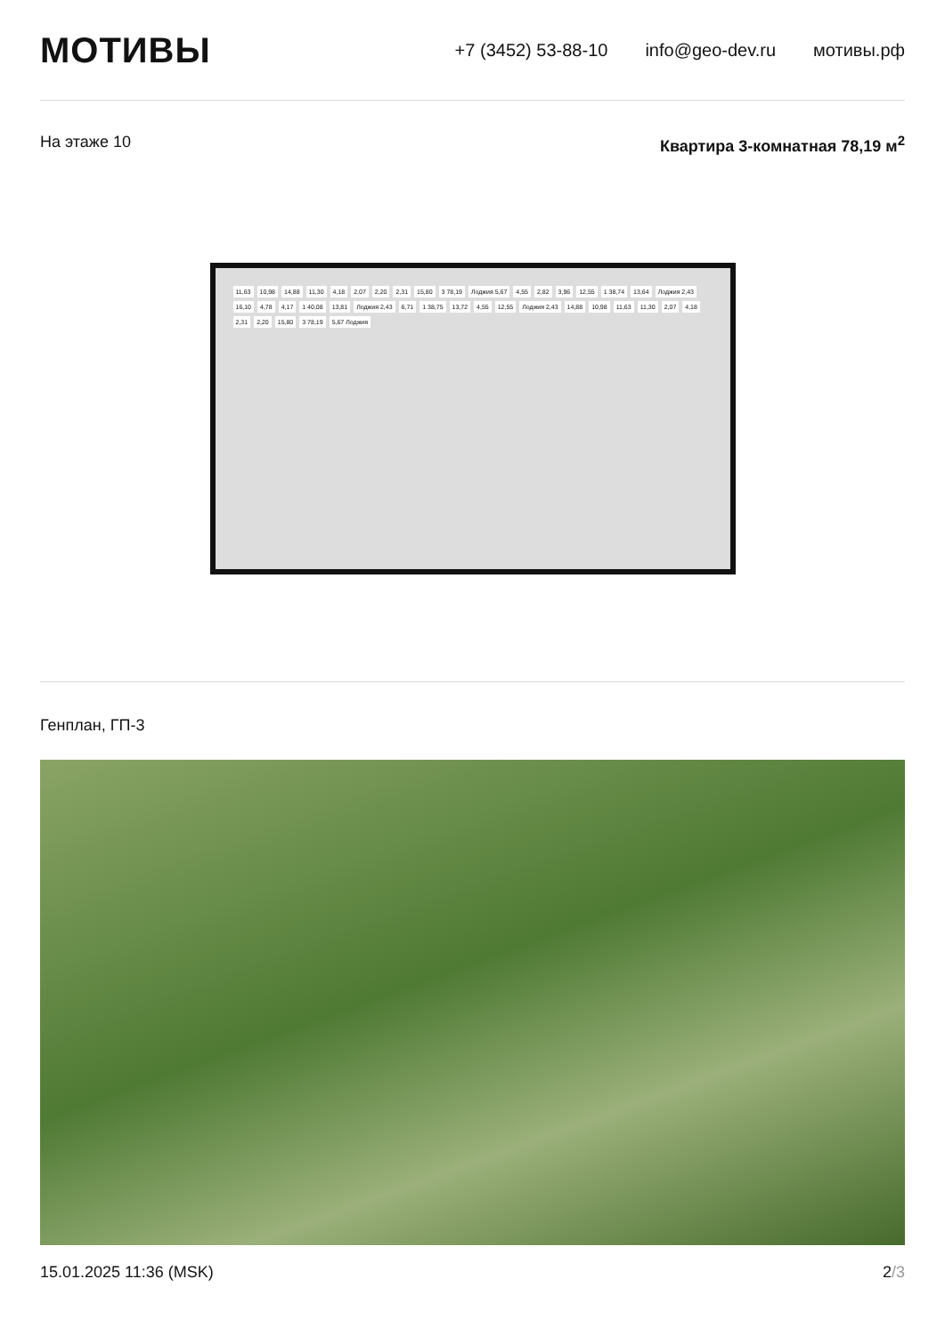МОТИВЫ
+7 (3452) 53-88-10 info@geo-dev.ru мотивы.рф
На этаже 10 Квартира 3-комнатная 78,19 м<sup>2</sup>
11,63 10,98 14,88 11,30 4,18 2,07 2,20 2,31 15,80 3 78,19 Лоджия 5,67 4,55 2,82 3,96 12,55 1 38,74 13,64 Лоджия 2,43 16,10 4,78 4,17 1 40,08 13,81 Лоджия 2,43 6,71 1 38,75 13,72 4,55 12,55 Лоджия 2,43 14,88 10,98 11,63 11,30 2,07 4,18 2,31 2,20 15,80 3 78,19 5,67 Лоджия
Генплан, ГП-3
15.01.2025 11:36 (MSK) 2/3